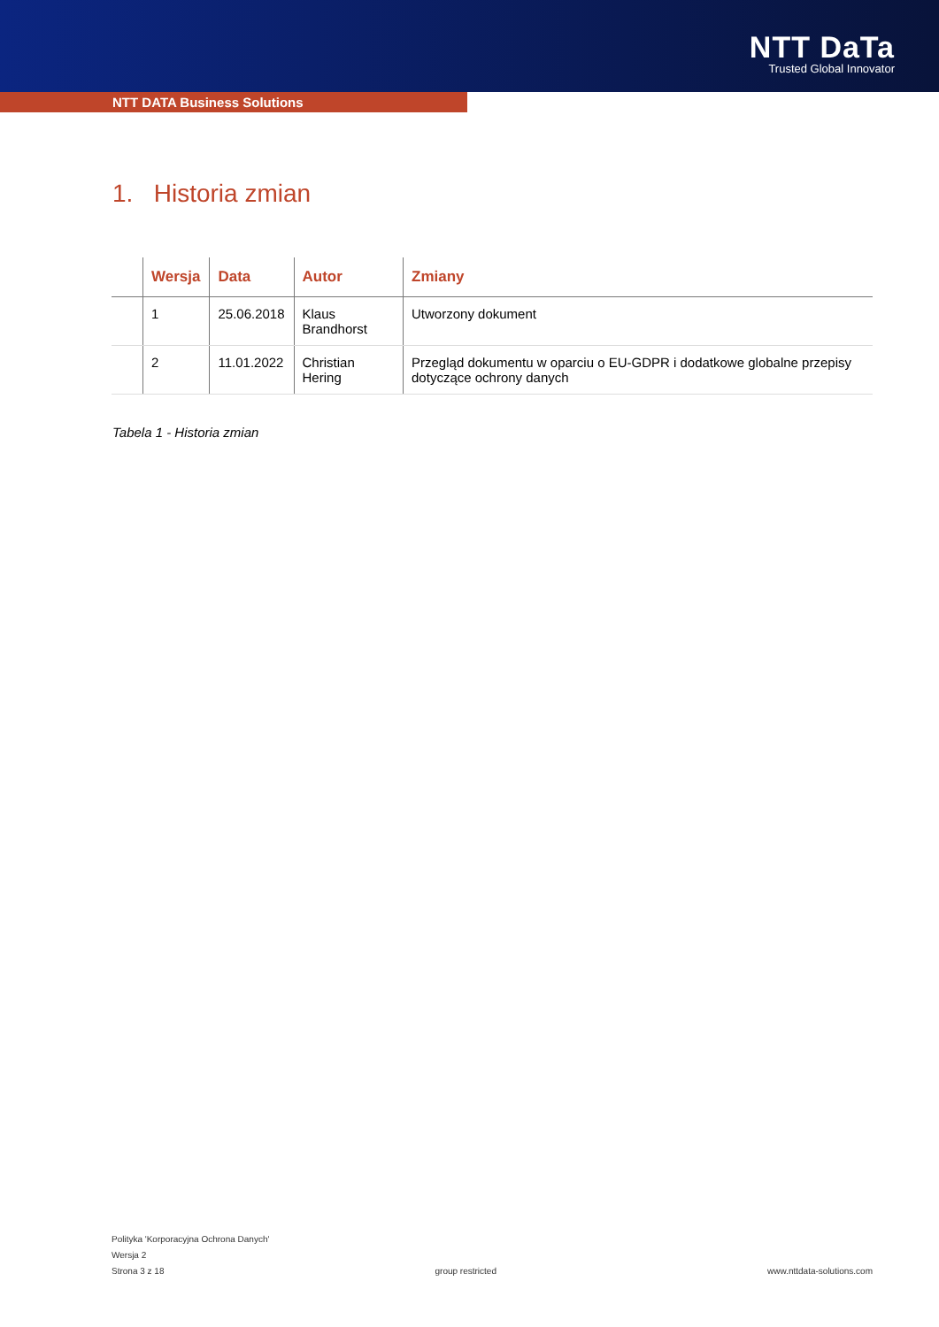NTT DaTa
Trusted Global Innovator
NTT DATA Business Solutions
1. Historia zmian
| | Wersja | Data | Autor | Zmiany |
| --- | --- | --- | --- | --- |
| | 1 | 25.06.2018 | Klaus Brandhorst | Utworzony dokument |
| | 2 | 11.01.2022 | Christian Hering | Przegląd dokumentu w oparciu o EU-GDPR i dodatkowe globalne przepisy dotyczące ochrony danych |
Tabela 1 - Historia zmian
Polityka 'Korporacyjna Ochrona Danych'
Wersja 2
Strona 3 z 18 group restricted www.nttdata-solutions.com